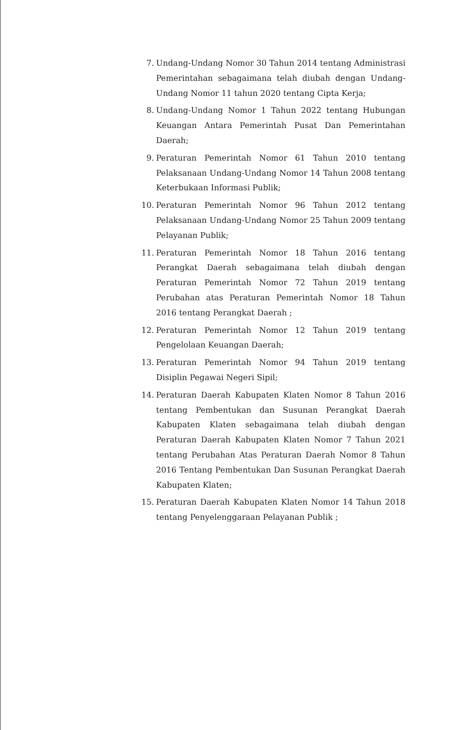7. Undang-Undang Nomor 30 Tahun 2014 tentang Administrasi Pemerintahan sebagaimana telah diubah dengan Undang-Undang Nomor 11 tahun 2020 tentang Cipta Kerja;
8. Undang-Undang Nomor 1 Tahun 2022 tentang Hubungan Keuangan Antara Pemerintah Pusat Dan Pemerintahan Daerah;
9. Peraturan Pemerintah Nomor 61 Tahun 2010 tentang Pelaksanaan Undang-Undang Nomor 14 Tahun 2008 tentang Keterbukaan Informasi Publik;
10. Peraturan Pemerintah Nomor 96 Tahun 2012 tentang Pelaksanaan Undang-Undang Nomor 25 Tahun 2009 tentang Pelayanan Publik;
11. Peraturan Pemerintah Nomor 18 Tahun 2016 tentang Perangkat Daerah sebagaimana telah diubah dengan Peraturan Pemerintah Nomor 72 Tahun 2019 tentang Perubahan atas Peraturan Pemerintah Nomor 18 Tahun 2016 tentang Perangkat Daerah ;
12. Peraturan Pemerintah Nomor 12 Tahun 2019 tentang Pengelolaan Keuangan Daerah;
13. Peraturan Pemerintah Nomor 94 Tahun 2019 tentang Disiplin Pegawai Negeri Sipil;
14. Peraturan Daerah Kabupaten Klaten Nomor 8 Tahun 2016 tentang Pembentukan dan Susunan Perangkat Daerah Kabupaten Klaten sebagaimana telah diubah dengan Peraturan Daerah Kabupaten Klaten Nomor 7 Tahun 2021 tentang Perubahan Atas Peraturan Daerah Nomor 8 Tahun 2016 Tentang Pembentukan Dan Susunan Perangkat Daerah Kabupaten Klaten;
15. Peraturan Daerah Kabupaten Klaten Nomor 14 Tahun 2018 tentang Penyelenggaraan Pelayanan Publik ;